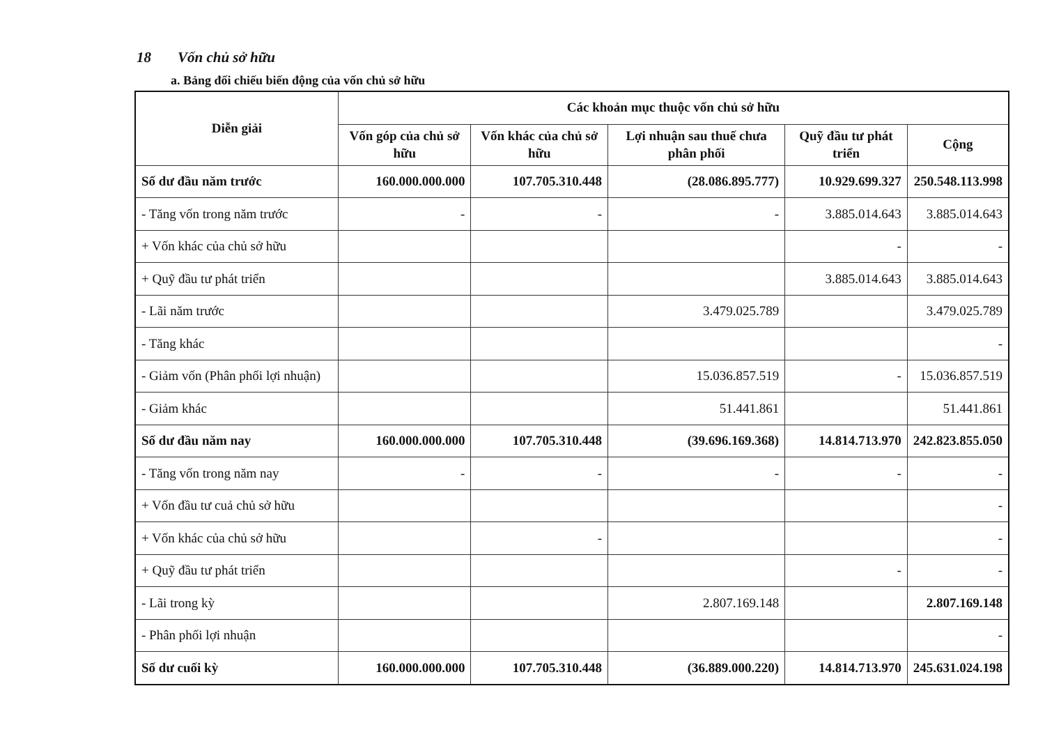18 Vốn chủ sở hữu
a. Bảng đối chiếu biến động của vốn chủ sở hữu
| Diễn giải | Các khoản mục thuộc vốn chủ sở hữu | | | | |
| --- | --- | --- | --- | --- | --- |
| | Vốn góp của chủ sở hữu | Vốn khác của chủ sở hữu | Lợi nhuận sau thuế chưa phân phối | Quỹ đầu tư phát triển | Cộng |
| Số dư đầu năm trước | 160.000.000.000 | 107.705.310.448 | (28.086.895.777) | 10.929.699.327 | 250.548.113.998 |
| - Tăng vốn trong năm trước | - | - | - | 3.885.014.643 | 3.885.014.643 |
| + Vốn khác của chủ sở hữu | | | | - | - |
| + Quỹ đầu tư phát triển | | | | 3.885.014.643 | 3.885.014.643 |
| - Lãi năm trước | | | 3.479.025.789 | | 3.479.025.789 |
| - Tăng khác | | | | | - |
| - Giảm vốn (Phân phối lợi nhuận) | | | 15.036.857.519 | - | 15.036.857.519 |
| - Giảm khác | | | 51.441.861 | | 51.441.861 |
| Số dư đầu năm nay | 160.000.000.000 | 107.705.310.448 | (39.696.169.368) | 14.814.713.970 | 242.823.855.050 |
| - Tăng vốn trong năm nay | - | - | - | - | - |
| + Vốn đầu tư cuả chủ sở hữu | | | | | - |
| + Vốn khác của chủ sở hữu | | - | | | - |
| + Quỹ đầu tư phát triển | | | | - | - |
| - Lãi trong kỳ | | | 2.807.169.148 | | 2.807.169.148 |
| - Phân phối lợi nhuận | | | | | - |
| Số dư cuối kỳ | 160.000.000.000 | 107.705.310.448 | (36.889.000.220) | 14.814.713.970 | 245.631.024.198 |